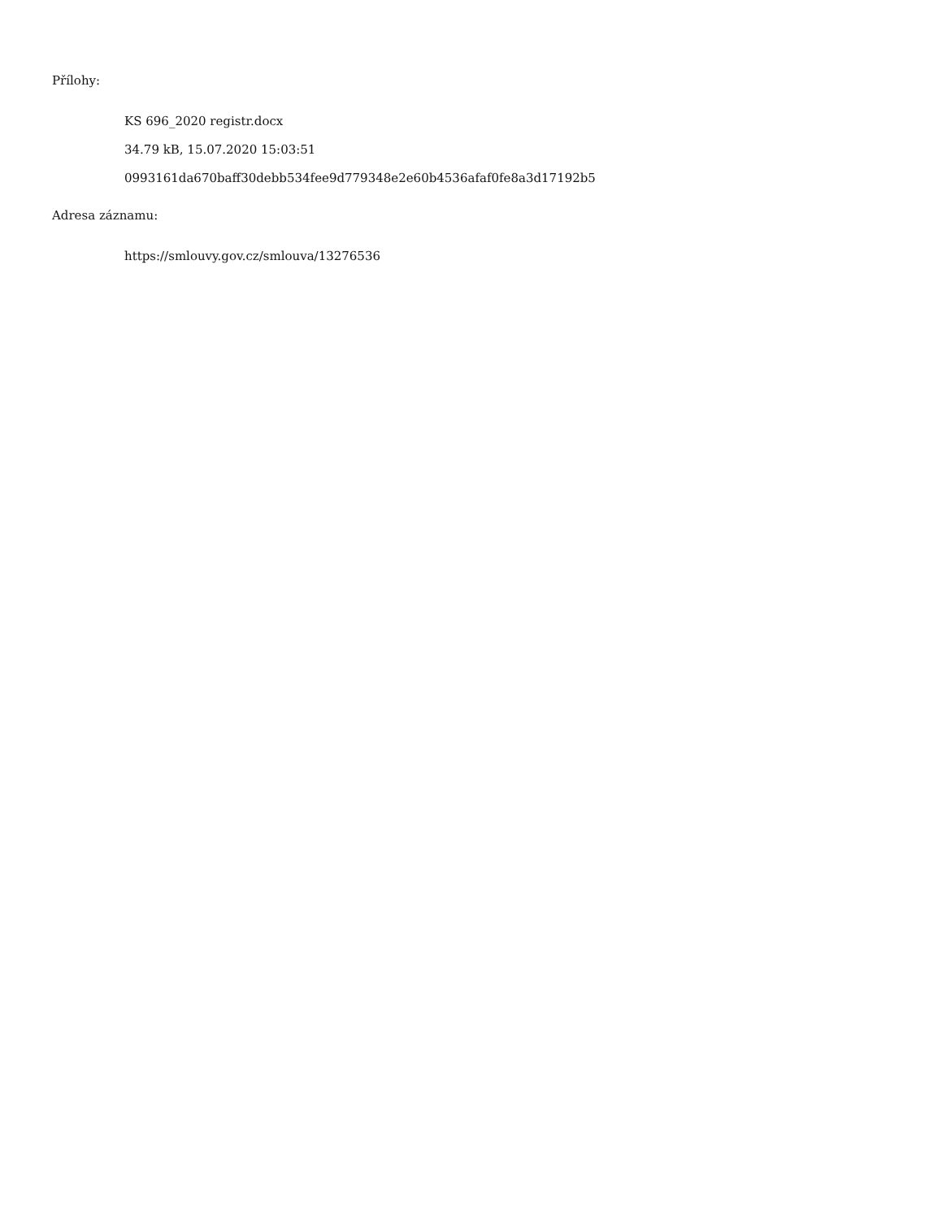Přílohy:
KS 696_2020 registr.docx
34.79 kB, 15.07.2020 15:03:51
0993161da670baff30debb534fee9d779348e2e60b4536afaf0fe8a3d17192b5
Adresa záznamu:
https://smlouvy.gov.cz/smlouva/13276536